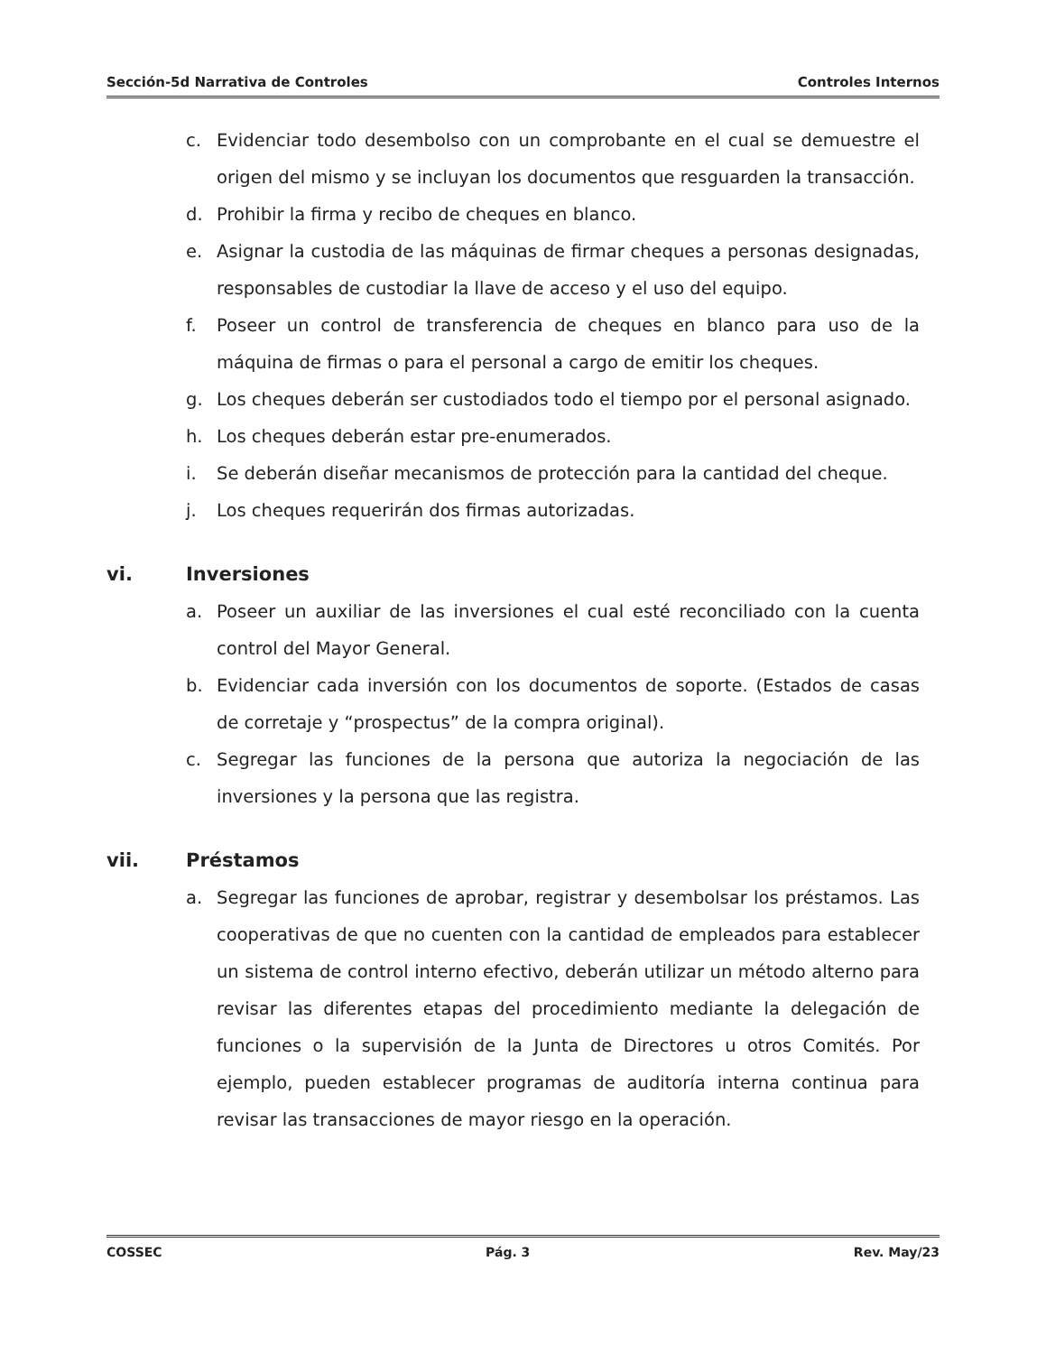Sección-5d Narrativa de Controles Controles Internos
c. Evidenciar todo desembolso con un comprobante en el cual se demuestre el origen del mismo y se incluyan los documentos que resguarden la transacción.
d. Prohibir la firma y recibo de cheques en blanco.
e. Asignar la custodia de las máquinas de firmar cheques a personas designadas, responsables de custodiar la llave de acceso y el uso del equipo.
f. Poseer un control de transferencia de cheques en blanco para uso de la máquina de firmas o para el personal a cargo de emitir los cheques.
g. Los cheques deberán ser custodiados todo el tiempo por el personal asignado.
h. Los cheques deberán estar pre-enumerados.
i. Se deberán diseñar mecanismos de protección para la cantidad del cheque.
j. Los cheques requerirán dos firmas autorizadas.
vi. Inversiones
a. Poseer un auxiliar de las inversiones el cual esté reconciliado con la cuenta control del Mayor General.
b. Evidenciar cada inversión con los documentos de soporte. (Estados de casas de corretaje y “prospectus” de la compra original).
c. Segregar las funciones de la persona que autoriza la negociación de las inversiones y la persona que las registra.
vii. Préstamos
a. Segregar las funciones de aprobar, registrar y desembolsar los préstamos. Las cooperativas de que no cuenten con la cantidad de empleados para establecer un sistema de control interno efectivo, deberán utilizar un método alterno para revisar las diferentes etapas del procedimiento mediante la delegación de funciones o la supervisión de la Junta de Directores u otros Comités. Por ejemplo, pueden establecer programas de auditoría interna continua para revisar las transacciones de mayor riesgo en la operación.
COSSEC Pág. 3 Rev. May/23